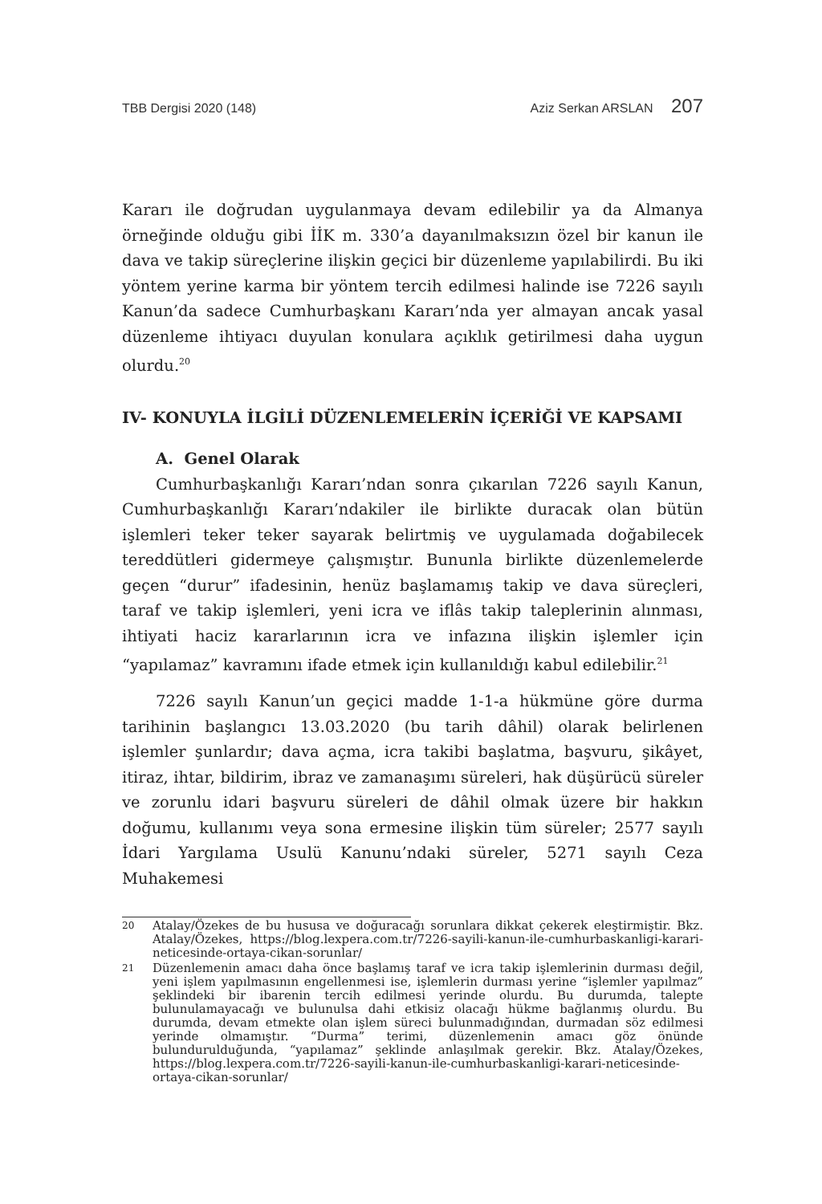TBB Dergisi 2020 (148) Aziz Serkan ARSLAN 207
Kararı ile doğrudan uygulanmaya devam edilebilir ya da Almanya örneğinde olduğu gibi İİK m. 330’a dayanılmaksızın özel bir kanun ile dava ve takip süreçlerine ilişkin geçici bir düzenleme yapılabilirdi. Bu iki yöntem yerine karma bir yöntem tercih edilmesi halinde ise 7226 sayılı Kanun’da sadece Cumhurbaşkanı Kararı’nda yer almayan ancak yasal düzenleme ihtiyacı duyulan konulara açıklık getirilmesi daha uygun olurdu.<sup>20</sup>
IV- KONUYLA İLGİLİ DÜZENLEMELERİN İÇERİĞİ VE KAPSAMI
A. Genel Olarak
Cumhurbaşkanlığı Kararı’ndan sonra çıkarılan 7226 sayılı Kanun, Cumhurbaşkanlığı Kararı’ndakiler ile birlikte duracak olan bütün işlemleri teker teker sayarak belirtmiş ve uygulamada doğabilecek tereddütleri gidermeye çalışmıştır. Bununla birlikte düzenlemelerde geçen “durur” ifadesinin, henüz başlamamış takip ve dava süreçleri, taraf ve takip işlemleri, yeni icra ve iflâs takip taleplerinin alınması, ihtiyati haciz kararlarının icra ve infazına ilişkin işlemler için “yapılamaz” kavramını ifade etmek için kullanıldığı kabul edilebilir.<sup>21</sup>
7226 sayılı Kanun’un geçici madde 1-1-a hükmüne göre durma tarihinin başlangıcı 13.03.2020 (bu tarih dâhil) olarak belirlenen işlemler şunlardır; dava açma, icra takibi başlatma, başvuru, şikâyet, itiraz, ihtar, bildirim, ibraz ve zamanaşımı süreleri, hak düşürücü süreler ve zorunlu idari başvuru süreleri de dâhil olmak üzere bir hakkın doğumu, kullanımı veya sona ermesine ilişkin tüm süreler; 2577 sayılı İdari Yargılama Usulü Kanunu’ndaki süreler, 5271 sayılı Ceza Muhakemesi
20
Atalay/Özekes de bu hususa ve doğuracağı sorunlara dikkat çekerek eleştirmiştir. Bkz. Atalay/Özekes, https://blog.lexpera.com.tr/7226-sayili-kanun-ile-cumhurbaskanligi-karari-neticesinde-ortaya-cikan-sorunlar/
21
Düzenlemenin amacı daha önce başlamış taraf ve icra takip işlemlerinin durması değil, yeni işlem yapılmasının engellenmesi ise, işlemlerin durması yerine “işlemler yapılmaz” şeklindeki bir ibarenin tercih edilmesi yerinde olurdu. Bu durumda, talepte bulunulamayacağı ve bulunulsa dahi etkisiz olacağı hükme bağlanmış olurdu. Bu durumda, devam etmekte olan işlem süreci bulunmadığından, durmadan söz edilmesi yerinde olmamıştır. “Durma” terimi, düzenlemenin amacı göz önünde bulundurulduğunda, “yapılamaz” şeklinde anlaşılmak gerekir. Bkz. Atalay/Özekes, https://blog.lexpera.com.tr/7226-sayili-kanun-ile-cumhurbaskanligi-karari-neticesinde-ortaya-cikan-sorunlar/